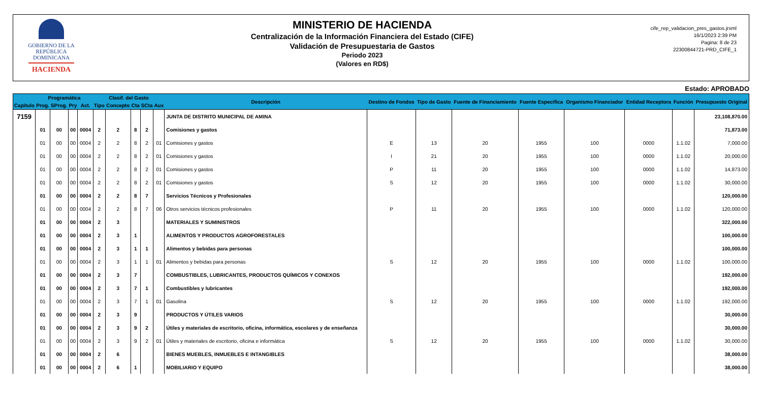GOBIERNO DE LA
REPÚBLICA
DOMINICANA
HACIENDA
MINISTERIO DE HACIENDA
Centralización de la Información Financiera del Estado (CIFE)
Validación de Presupuestaria de Gastos
Periodo 2023
(Valores en RD$)
cife_rep_validacion_pres_gastos.jrxml
16/1/2023 2:39 PM
Pagina: 8 de 23
22300844721-PRD_CIFE_1
Estado: APROBADO
| Capitulo | Programática | | | | Clasif. del Gasto | | | | | Descripción | Destino de Fondos | Tipo de Gasto | Fuente de Financiamiento | Fuente Especifica | Organismo Financiador | Entidad Receptora | Función | Presupuesto Original |
| --- | --- | --- | --- | --- | --- | --- | --- | --- | --- | --- | --- | --- | --- | --- | --- | --- | --- | --- |
| | Prog. | SProg. | Pry | Act. | Tipo | Concepto | Cta | SCta | Aux | | | | | | | | | |
| 7159 | | | | | | | | | | JUNTA DE DISTRITO MUNICIPAL DE AMINA | | | | | | | | 23,108,870.00 |
| | 01 | 00 | 00 | 0004 | 2 | 2 | 8 | 2 | | Comisiones y gastos | | | | | | | | 71,873.00 |
| | 01 | 00 | 00 | 0004 | 2 | 2 | 8 | 2 | 01 | Comisiones y gastos | E | 13 | 20 | 1955 | 100 | 0000 | 1.1.02 | 7,000.00 |
| | 01 | 00 | 00 | 0004 | 2 | 2 | 8 | 2 | 01 | Comisiones y gastos | I | 21 | 20 | 1955 | 100 | 0000 | 1.1.02 | 20,000.00 |
| | 01 | 00 | 00 | 0004 | 2 | 2 | 8 | 2 | 01 | Comisiones y gastos | P | 11 | 20 | 1955 | 100 | 0000 | 1.1.02 | 14,873.00 |
| | 01 | 00 | 00 | 0004 | 2 | 2 | 8 | 2 | 01 | Comisiones y gastos | S | 12 | 20 | 1955 | 100 | 0000 | 1.1.02 | 30,000.00 |
| | 01 | 00 | 00 | 0004 | 2 | 2 | 8 | 7 | | Servicios Técnicos y Profesionales | | | | | | | | 120,000.00 |
| | 01 | 00 | 00 | 0004 | 2 | 2 | 8 | 7 | 06 | Otros servicios técnicos profesionales | P | 11 | 20 | 1955 | 100 | 0000 | 1.1.02 | 120,000.00 |
| | 01 | 00 | 00 | 0004 | 2 | 3 | | | | MATERIALES Y SUMINISTROS | | | | | | | | 322,000.00 |
| | 01 | 00 | 00 | 0004 | 2 | 3 | 1 | | | ALIMENTOS Y PRODUCTOS AGROFORESTALES | | | | | | | | 100,000.00 |
| | 01 | 00 | 00 | 0004 | 2 | 3 | 1 | 1 | | Alimentos y bebidas para personas | | | | | | | | 100,000.00 |
| | 01 | 00 | 00 | 0004 | 2 | 3 | 1 | 1 | 01 | Alimentos y bebidas para personas | S | 12 | 20 | 1955 | 100 | 0000 | 1.1.02 | 100,000.00 |
| | 01 | 00 | 00 | 0004 | 2 | 3 | 7 | | | COMBUSTIBLES, LUBRICANTES, PRODUCTOS QUÍMICOS Y CONEXOS | | | | | | | | 192,000.00 |
| | 01 | 00 | 00 | 0004 | 2 | 3 | 7 | 1 | | Combustibles y lubricantes | | | | | | | | 192,000.00 |
| | 01 | 00 | 00 | 0004 | 2 | 3 | 7 | 1 | 01 | Gasolina | S | 12 | 20 | 1955 | 100 | 0000 | 1.1.02 | 192,000.00 |
| | 01 | 00 | 00 | 0004 | 2 | 3 | 9 | | | PRODUCTOS Y ÚTILES VARIOS | | | | | | | | 30,000.00 |
| | 01 | 00 | 00 | 0004 | 2 | 3 | 9 | 2 | | Útiles y materiales de escritorio, oficina, informática, escolares y de enseñanza | | | | | | | | 30,000.00 |
| | 01 | 00 | 00 | 0004 | 2 | 3 | 9 | 2 | 01 | Útiles y materiales de escritorio, oficina e informática | S | 12 | 20 | 1955 | 100 | 0000 | 1.1.02 | 30,000.00 |
| | 01 | 00 | 00 | 0004 | 2 | 6 | | | | BIENES MUEBLES, INMUEBLES E INTANGIBLES | | | | | | | | 38,000.00 |
| | 01 | 00 | 00 | 0004 | 2 | 6 | 1 | | | MOBILIARIO Y EQUIPO | | | | | | | | 38,000.00 |